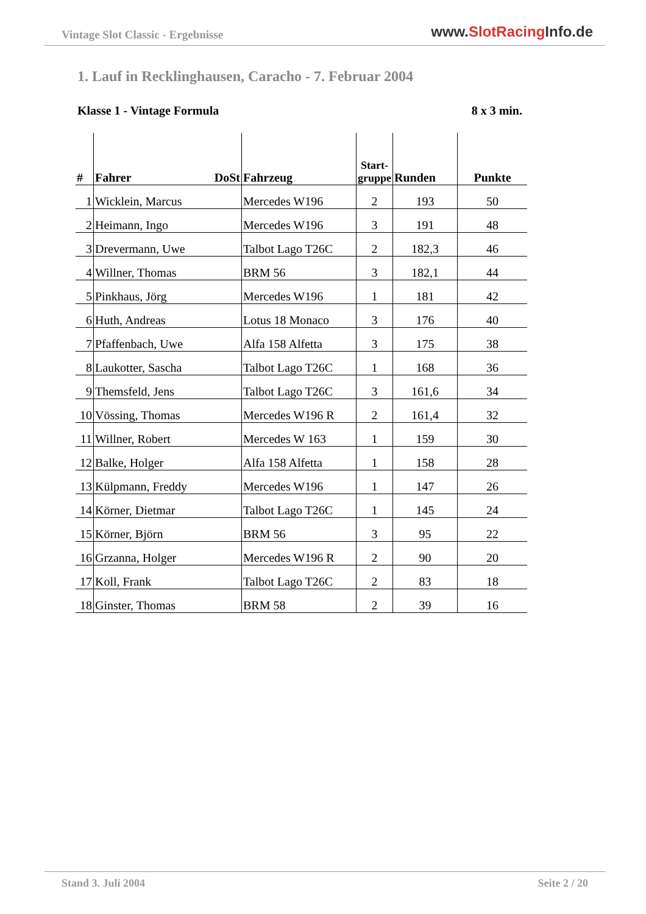Vintage Slot Classic - Ergebnisse
www.SlotRacing Info.de
1. Lauf in Recklinghausen, Caracho - 7. Februar 2004
Klasse 1 - Vintage Formula 8 x 3 min.
| # | Fahrer DoSt | Fahrzeug | Start- gruppe | Runden | Punkte |
| --- | --- | --- | --- | --- | --- |
| 1 | Wicklein, Marcus | Mercedes W196 | 2 | 193 | 50 |
| 2 | Heimann, Ingo | Mercedes W196 | 3 | 191 | 48 |
| 3 | Drevermann, Uwe | Talbot Lago T26C | 2 | 182,3 | 46 |
| 4 | Willner, Thomas | BRM 56 | 3 | 182,1 | 44 |
| 5 | Pinkhaus, Jörg | Mercedes W196 | 1 | 181 | 42 |
| 6 | Huth, Andreas | Lotus 18 Monaco | 3 | 176 | 40 |
| 7 | Pfaffenbach, Uwe | Alfa 158 Alfetta | 3 | 175 | 38 |
| 8 | Laukotter, Sascha | Talbot Lago T26C | 1 | 168 | 36 |
| 9 | Themsfeld, Jens | Talbot Lago T26C | 3 | 161,6 | 34 |
| 10 | Vössing, Thomas | Mercedes W196 R | 2 | 161,4 | 32 |
| 11 | Willner, Robert | Mercedes W 163 | 1 | 159 | 30 |
| 12 | Balke, Holger | Alfa 158 Alfetta | 1 | 158 | 28 |
| 13 | Külpmann, Freddy | Mercedes W196 | 1 | 147 | 26 |
| 14 | Körner, Dietmar | Talbot Lago T26C | 1 | 145 | 24 |
| 15 | Körner, Björn | BRM 56 | 3 | 95 | 22 |
| 16 | Grzanna, Holger | Mercedes W196 R | 2 | 90 | 20 |
| 17 | Koll, Frank | Talbot Lago T26C | 2 | 83 | 18 |
| 18 | Ginster, Thomas | BRM 58 | 2 | 39 | 16 |
Stand 3. Juli 2004 Seite 2 / 20